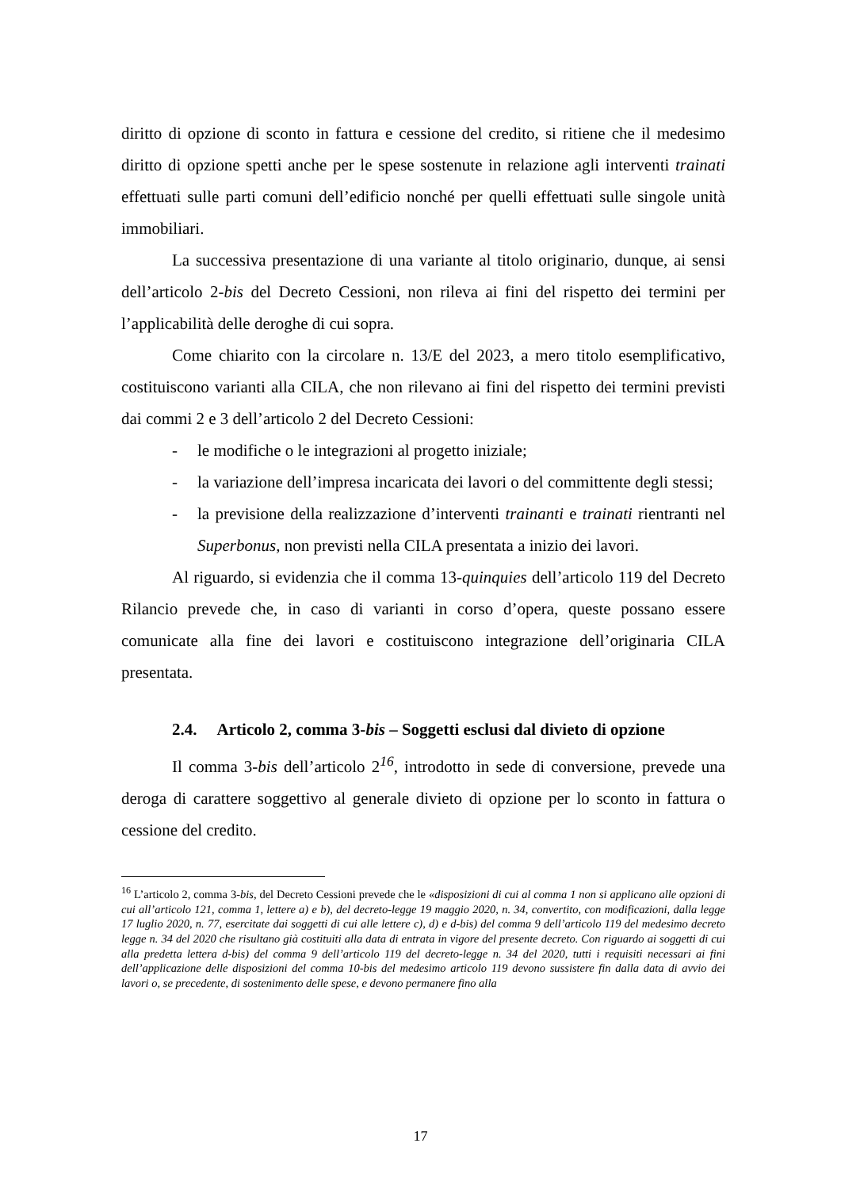diritto di opzione di sconto in fattura e cessione del credito, si ritiene che il medesimo diritto di opzione spetti anche per le spese sostenute in relazione agli interventi trainati effettuati sulle parti comuni dell’edificio nonché per quelli effettuati sulle singole unità immobiliari.
La successiva presentazione di una variante al titolo originario, dunque, ai sensi dell’articolo 2-bis del Decreto Cessioni, non rileva ai fini del rispetto dei termini per l’applicabilità delle deroghe di cui sopra.
Come chiarito con la circolare n. 13/E del 2023, a mero titolo esemplificativo, costituiscono varianti alla CILA, che non rilevano ai fini del rispetto dei termini previsti dai commi 2 e 3 dell’articolo 2 del Decreto Cessioni:
- le modifiche o le integrazioni al progetto iniziale;
- la variazione dell’impresa incaricata dei lavori o del committente degli stessi;
- la previsione della realizzazione d’interventi trainanti e trainati rientranti nel Superbonus, non previsti nella CILA presentata a inizio dei lavori.
Al riguardo, si evidenzia che il comma 13-quinquies dell’articolo 119 del Decreto Rilancio prevede che, in caso di varianti in corso d’opera, queste possano essere comunicate alla fine dei lavori e costituiscono integrazione dell’originaria CILA presentata.
2.4. Articolo 2, comma 3-bis – Soggetti esclusi dal divieto di opzione
Il comma 3-bis dell’articolo 2<sup>16</sup>, introdotto in sede di conversione, prevede una deroga di carattere soggettivo al generale divieto di opzione per lo sconto in fattura o cessione del credito.
<sup>16</sup> L’articolo 2, comma 3-bis, del Decreto Cessioni prevede che le «disposizioni di cui al comma 1 non si applicano alle opzioni di cui all’articolo 121, comma 1, lettere a) e b), del decreto-legge 19 maggio 2020, n. 34, convertito, con modificazioni, dalla legge 17 luglio 2020, n. 77, esercitate dai soggetti di cui alle lettere c), d) e d-bis) del comma 9 dell’articolo 119 del medesimo decreto legge n. 34 del 2020 che risultano già costituiti alla data di entrata in vigore del presente decreto. Con riguardo ai soggetti di cui alla predetta lettera d-bis) del comma 9 dell’articolo 119 del decreto-legge n. 34 del 2020, tutti i requisiti necessari ai fini dell’applicazione delle disposizioni del comma 10-bis del medesimo articolo 119 devono sussistere fin dalla data di avvio dei lavori o, se precedente, di sostenimento delle spese, e devono permanere fino alla
17